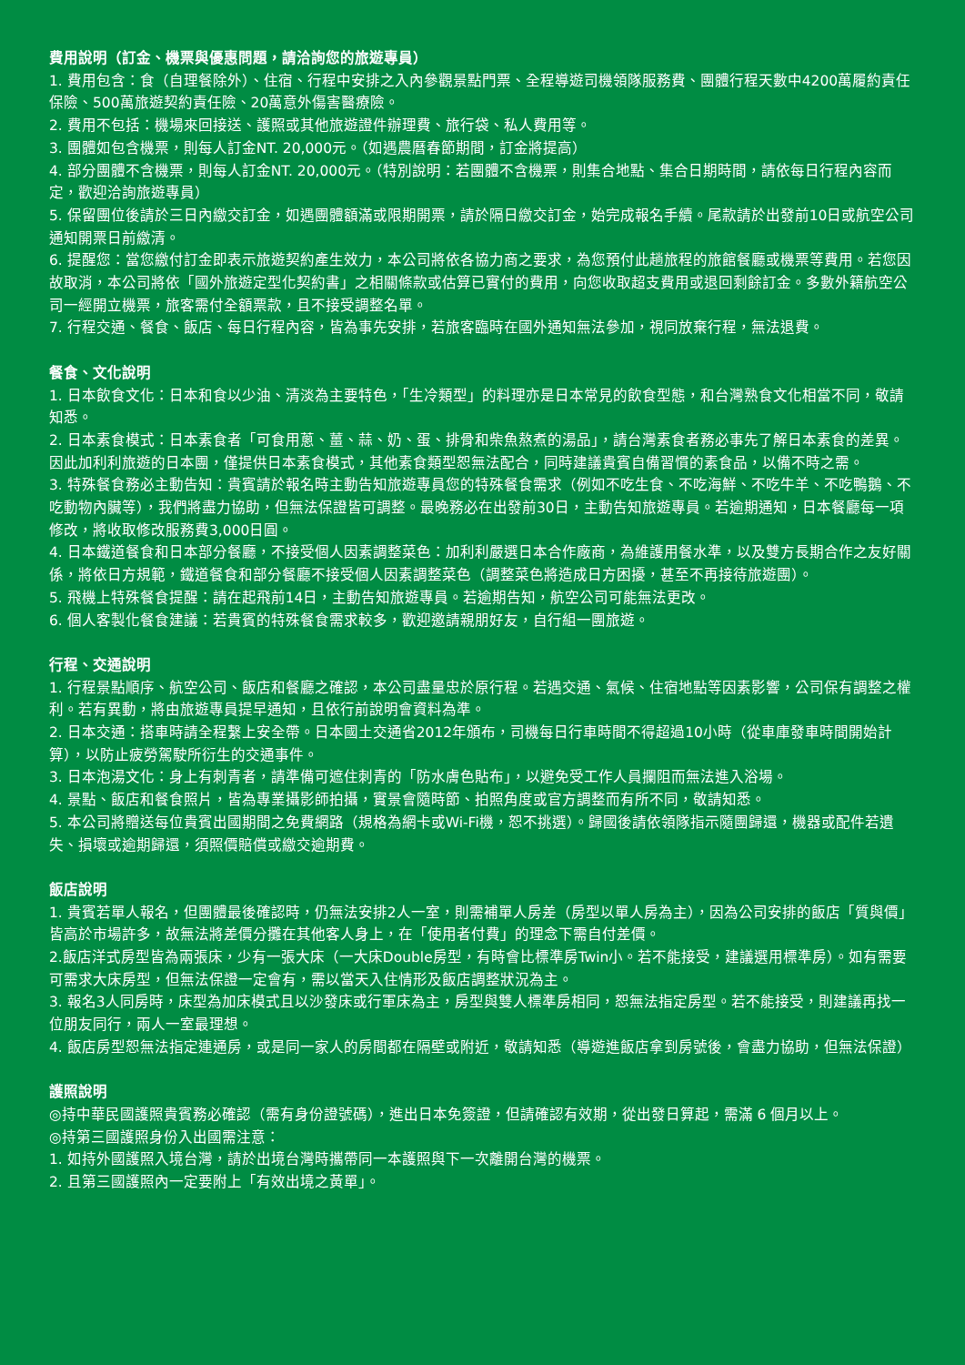費用說明（訂金、機票與優惠問題，請洽詢您的旅遊專員）
1. 費用包含：食（自理餐除外）、住宿、行程中安排之入內參觀景點門票、全程導遊司機領隊服務費、團體行程天數中4200萬履約責任保險、500萬旅遊契約責任險、20萬意外傷害醫療險。
2. 費用不包括：機場來回接送、護照或其他旅遊證件辦理費、旅行袋、私人費用等。
3. 團體如包含機票，則每人訂金NT. 20,000元。（如遇農曆春節期間，訂金將提高）
4. 部分團體不含機票，則每人訂金NT. 20,000元。（特別說明：若團體不含機票，則集合地點、集合日期時間，請依每日行程內容而定，歡迎洽詢旅遊專員）
5. 保留團位後請於三日內繳交訂金，如遇團體額滿或限期開票，請於隔日繳交訂金，始完成報名手續。尾款請於出發前10日或航空公司通知開票日前繳清。
6. 提醒您：當您繳付訂金即表示旅遊契約產生效力，本公司將依各協力商之要求，為您預付此趟旅程的旅館餐廳或機票等費用。若您因故取消，本公司將依「國外旅遊定型化契約書」之相關條款或估算已實付的費用，向您收取超支費用或退回剩餘訂金。多數外籍航空公司一經開立機票，旅客需付全額票款，且不接受調整名單。
7. 行程交通、餐食、飯店、每日行程內容，皆為事先安排，若旅客臨時在國外通知無法參加，視同放棄行程，無法退費。
餐食、文化說明
1. 日本飲食文化：日本和食以少油、清淡為主要特色，「生冷類型」的料理亦是日本常見的飲食型態，和台灣熟食文化相當不同，敬請知悉。
2. 日本素食模式：日本素食者「可食用蔥、薑、蒜、奶、蛋、排骨和柴魚熬煮的湯品」，請台灣素食者務必事先了解日本素食的差異。因此加利利旅遊的日本團，僅提供日本素食模式，其他素食類型恕無法配合，同時建議貴賓自備習慣的素食品，以備不時之需。
3. 特殊餐食務必主動告知：貴賓請於報名時主動告知旅遊專員您的特殊餐食需求（例如不吃生食、不吃海鮮、不吃牛羊、不吃鴨鵝、不吃動物內臟等），我們將盡力協助，但無法保證皆可調整。最晚務必在出發前30日，主動告知旅遊專員。若逾期通知，日本餐廳每一項修改，將收取修改服務費3,000日圓。
4. 日本鐵道餐食和日本部分餐廳，不接受個人因素調整菜色：加利利嚴選日本合作廠商，為維護用餐水準，以及雙方長期合作之友好關係，將依日方規範，鐵道餐食和部分餐廳不接受個人因素調整菜色（調整菜色將造成日方困擾，甚至不再接待旅遊團）。
5. 飛機上特殊餐食提醒：請在起飛前14日，主動告知旅遊專員。若逾期告知，航空公司可能無法更改。
6. 個人客製化餐食建議：若貴賓的特殊餐食需求較多，歡迎邀請親朋好友，自行組一團旅遊。
行程、交通說明
1. 行程景點順序、航空公司、飯店和餐廳之確認，本公司盡量忠於原行程。若遇交通、氣候、住宿地點等因素影響，公司保有調整之權利。若有異動，將由旅遊專員提早通知，且依行前說明會資料為準。
2. 日本交通：搭車時請全程繫上安全帶。日本國土交通省2012年頒布，司機每日行車時間不得超過10小時（從車庫發車時間開始計算），以防止疲勞駕駛所衍生的交通事件。
3. 日本泡湯文化：身上有刺青者，請準備可遮住刺青的「防水膚色貼布」，以避免受工作人員攔阻而無法進入浴場。
4. 景點、飯店和餐食照片，皆為專業攝影師拍攝，實景會隨時節、拍照角度或官方調整而有所不同，敬請知悉。
5. 本公司將贈送每位貴賓出國期間之免費網路（規格為網卡或Wi-Fi機，恕不挑選）。歸國後請依領隊指示隨團歸還，機器或配件若遺失、損壞或逾期歸還，須照價賠償或繳交逾期費。
飯店說明
1. 貴賓若單人報名，但團體最後確認時，仍無法安排2人一室，則需補單人房差（房型以單人房為主），因為公司安排的飯店「質與價」皆高於市場許多，故無法將差價分攤在其他客人身上，在「使用者付費」的理念下需自付差價。
2.飯店洋式房型皆為兩張床，少有一張大床（一大床Double房型，有時會比標準房Twin小。若不能接受，建議選用標準房）。如有需要可需求大床房型，但無法保證一定會有，需以當天入住情形及飯店調整狀況為主。
3. 報名3人同房時，床型為加床模式且以沙發床或行軍床為主，房型與雙人標準房相同，恕無法指定房型。若不能接受，則建議再找一位朋友同行，兩人一室最理想。
4. 飯店房型恕無法指定連通房，或是同一家人的房間都在隔壁或附近，敬請知悉（導遊進飯店拿到房號後，會盡力協助，但無法保證）
護照說明
◎持中華民國護照貴賓務必確認（需有身份證號碼），進出日本免簽證，但請確認有效期，從出發日算起，需滿 6 個月以上。
◎持第三國護照身份入出國需注意：
1. 如持外國護照入境台灣，請於出境台灣時攜帶同一本護照與下一次離開台灣的機票。
2. 且第三國護照內一定要附上「有效出境之黃單」。